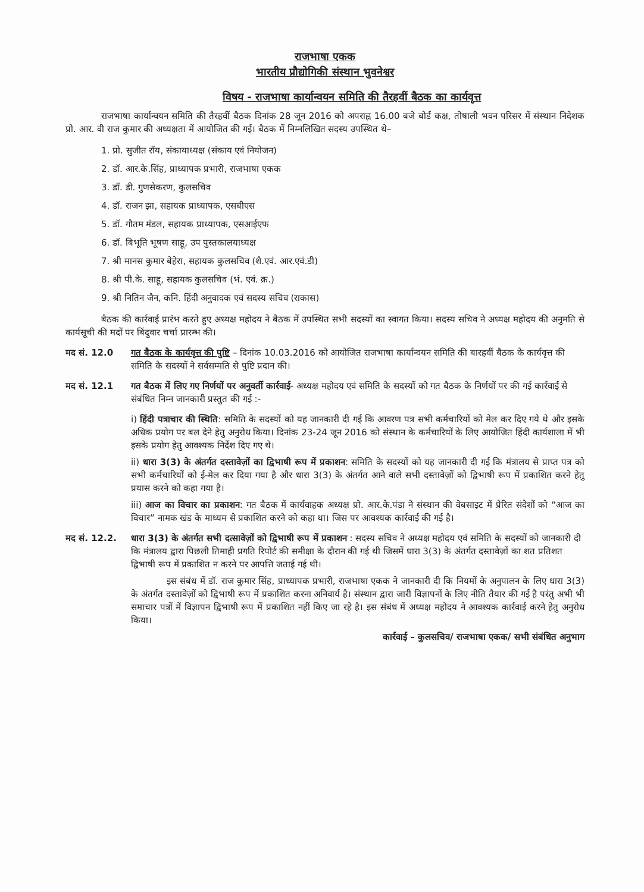राजभाषा एकक
भारतीय प्रौद्योगिकी संस्थान भुवनेश्वर
विषय - राजभाषा कार्यान्वयन समिति की तैरहवीं बैठक का कार्यवृत्त
राजभाषा कार्यान्वयन समिति की तैरहवीं बैठक दिनांक 28 जून 2016 को अपराह्न 16.00 बजे बोर्ड कक्ष, तोषाली भवन परिसर में संस्थान निदेशक प्रो. आर. वी राज कुमार की अध्यक्षता में आयोजित की गई। बैठक में निम्नलिखित सदस्य उपस्थित थे–
1. प्रो. सुजीत रॉय, संकायाध्यक्ष (संकाय एवं नियोजन)
2. डॉ. आर.के.सिंह, प्राध्यापक प्रभारी, राजभाषा एकक
3. डॉ. डी. गुणसेकरण, कुलसचिव
4. डॉ. राजन झा, सहायक प्राध्यापक, एसबीएस
5. डॉ. गौतम मंडल, सहायक प्राध्यापक, एसआईएफ
6. डॉ. बिभूति भूषण साहू, उप पुस्तकालयाध्यक्ष
7. श्री मानस कुमार बेहेरा, सहायक कुलसचिव (शै.एवं. आर.एवं.डी)
8. श्री पी.के. साहू, सहायक कुलसचिव (भं. एवं. क्र.)
9. श्री नितिन जैन, कनि. हिंदी अनुवादक एवं सदस्य सचिव (राकास)
बैठक की कार्रवाई प्रारंभ करते हुए अध्यक्ष महोदय ने बैठक में उपस्थित सभी सदस्यों का स्वागत किया। सदस्य सचिव ने अध्यक्ष महोदय की अनुमति से कार्यसूची की मदों पर बिंदुवार चर्चा प्रारम्भ की।
मद सं. 12.0 गत बैठक के कार्यवृत्त की पुष्टि – दिनांक 10.03.2016 को आयोजित राजभाषा कार्यान्वयन समिति की बारहवीं बैठक के कार्यवृत्त की समिति के सदस्यों ने सर्वसम्मति से पुष्टि प्रदान की।
मद सं. 12.1 गत बैठक में लिए गए निर्णयों पर अनुवर्ती कार्रवाई- अध्यक्ष महोदय एवं समिति के सदस्यों को गत बैठक के निर्णयों पर की गई कार्रवाई से संबंधित निम्न जानकारी प्रस्तुत की गई :-
i) हिंदी पत्राचार की स्थिति: समिति के सदस्यों को यह जानकारी दी गई कि आवरण पत्र सभी कर्मचारियों को मेल कर दिए गये थे और इसके अधिक प्रयोग पर बल देने हेतु अनुरोध किया। दिनांक 23-24 जून 2016 को संस्थान के कर्मचारियों के लिए आयोजित हिंदी कार्यशाला में भी इसके प्रयोग हेतु आवश्यक निर्देश दिए गए थे।
ii) धारा 3(3) के अंतर्गत दस्तावेज़ों का द्विभाषी रूप में प्रकाशन: समिति के सदस्यों को यह जानकारी दी गई कि मंत्रालय से प्राप्त पत्र को सभी कर्मचारियों को ई-मेल कर दिया गया है और धारा 3(3) के अंतर्गत आने वाले सभी दस्तावेज़ों को द्विभाषी रूप में प्रकाशित करने हेतु प्रयास करने को कहा गया है।
iii) आज का विचार का प्रकाशन: गत बैठक में कार्यवाहक अध्यक्ष प्रो. आर.के.पंडा ने संस्थान की वेबसाइट में प्रेरित संदेशों को “आज का विचार” नामक खंड के माध्यम से प्रकाशित करने को कहा था। जिस पर आवश्यक कार्रवाई की गई है।
मद सं. 12.2. धारा 3(3) के अंतर्गत सभी दत्सावेज़ों को द्विभाषी रूप में प्रकाशन : सदस्य सचिव ने अध्यक्ष महोदय एवं समिति के सदस्यों को जानकारी दी कि मंत्रालय द्वारा पिछली तिमाही प्रगति रिपोर्ट की समीक्षा के दौरान की गई थी जिसमें धारा 3(3) के अंतर्गत दस्तावेज़ों का शत प्रतिशत द्विभाषी रूप में प्रकाशित न करने पर आपत्ति जताई गई थी।
इस संबंध में डॉ. राज कुमार सिंह, प्राध्यापक प्रभारी, राजभाषा एकक ने जानकारी दी कि नियमों के अनुपालन के लिए धारा 3(3) के अंतर्गत दस्तावेज़ों को द्विभाषी रूप में प्रकाशित करना अनिवार्य है। संस्थान द्वारा जारी विज्ञापनों के लिए नीति तैयार की गई है परंतु अभी भी समाचार पत्रों में विज्ञापन द्विभाषी रूप में प्रकाशित नहीं किए जा रहे है। इस संबंध में अध्यक्ष महोदय ने आवश्यक कार्रवाई करने हेतु अनुरोध किया।
कार्रवाई – कुलसचिव/ राजभाषा एकक/ सभी संबंधित अनुभाग